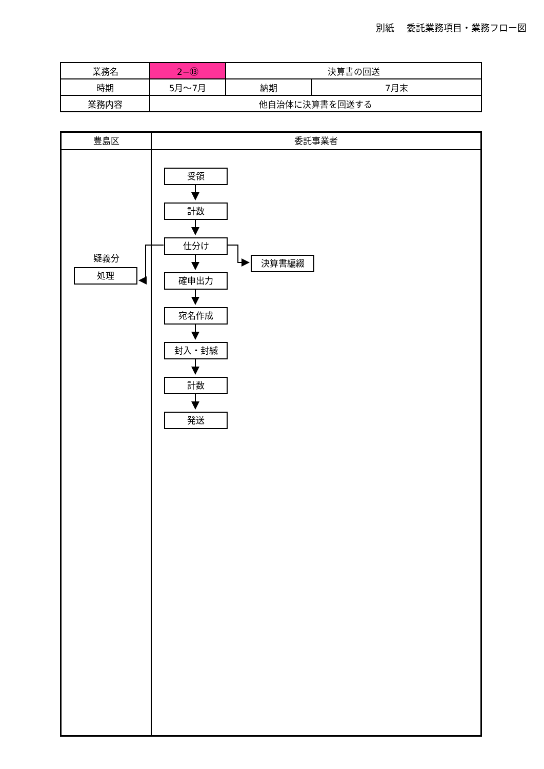別紙　 委託業務項目・業務フロー図
| 業務名 | 2−⑬ | 決算書の回送 | |
| 時期 | 5月～7月 | 納期 | 7月末 |
| 業務内容 | 他自治体に決算書を回送する | | |
豊島区
疑義分
処理
委託事業者
受領
計数
仕分け
決算書編綴
確申出力
宛名作成
封入・封緘
計数
発送